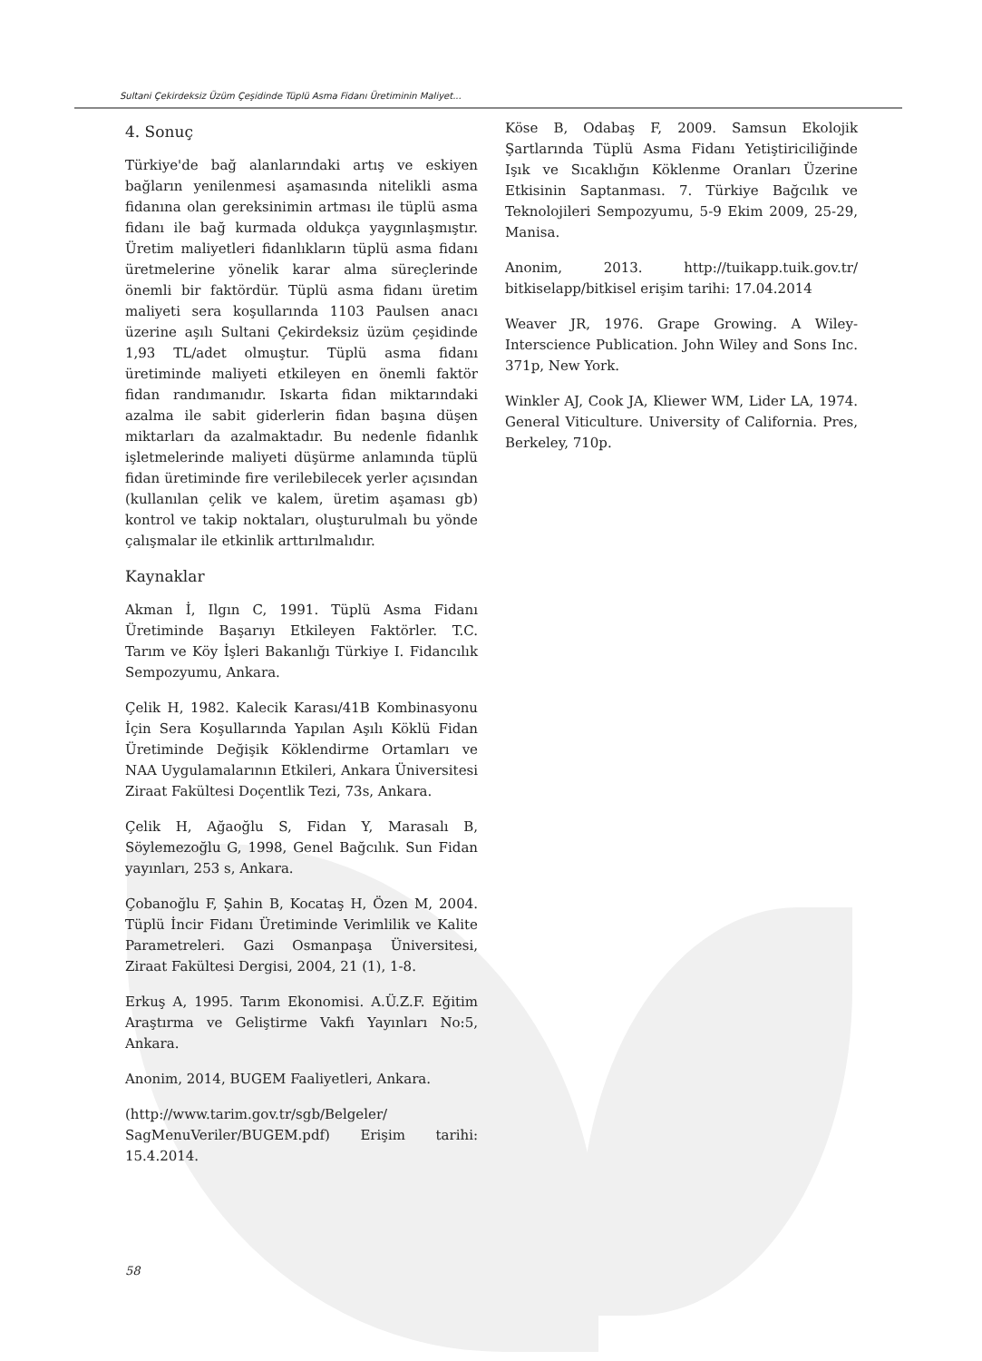Sultani Çekirdeksiz Üzüm Çeşidinde Tüplü Asma Fidanı Üretiminin Maliyet...
4. Sonuç
Türkiye'de bağ alanlarındaki artış ve eskiyen bağların yenilenmesi aşamasında nitelikli asma fidanına olan gereksinimin artması ile tüplü asma fidanı ile bağ kurmada oldukça yaygınlaşmıştır. Üretim maliyetleri fidanlıkların tüplü asma fidanı üretmelerine yönelik karar alma süreçlerinde önemli bir faktördür. Tüplü asma fidanı üretim maliyeti sera koşullarında 1103 Paulsen anacı üzerine aşılı Sultani Çekirdeksiz üzüm çeşidinde 1,93 TL/adet olmuştur. Tüplü asma fidanı üretiminde maliyeti etkileyen en önemli faktör fidan randımanıdır. Iskarta fidan miktarındaki azalma ile sabit giderlerin fidan başına düşen miktarları da azalmaktadır. Bu nedenle fidanlık işletmelerinde maliyeti düşürme anlamında tüplü fidan üretiminde fire verilebilecek yerler açısından (kullanılan çelik ve kalem, üretim aşaması gb) kontrol ve takip noktaları, oluşturulmalı bu yönde çalışmalar ile etkinlik arttırılmalıdır.
Kaynaklar
Akman İ, Ilgın C, 1991. Tüplü Asma Fidanı Üretiminde Başarıyı Etkileyen Faktörler. T.C. Tarım ve Köy İşleri Bakanlığı Türkiye I. Fidancılık Sempozyumu, Ankara.
Çelik H, 1982. Kalecik Karası/41B Kombinasyonu İçin Sera Koşullarında Yapılan Aşılı Köklü Fidan Üretiminde Değişik Köklendirme Ortamları ve NAA Uygulamalarının Etkileri, Ankara Üniversitesi Ziraat Fakültesi Doçentlik Tezi, 73s, Ankara.
Çelik H, Ağaoğlu S, Fidan Y, Marasalı B, Söylemezoğlu G, 1998, Genel Bağcılık. Sun Fidan yayınları, 253 s, Ankara.
Çobanoğlu F, Şahin B, Kocataş H, Özen M, 2004. Tüplü İncir Fidanı Üretiminde Verimlilik ve Kalite Parametreleri. Gazi Osmanpaşa Üniversitesi, Ziraat Fakültesi Dergisi, 2004, 21 (1), 1-8.
Erkuş A, 1995. Tarım Ekonomisi. A.Ü.Z.F. Eğitim Araştırma ve Geliştirme Vakfı Yayınları No:5, Ankara.
Anonim, 2014, BUGEM Faaliyetleri, Ankara.
(http://www.tarim.gov.tr/sgb/Belgeler/ SagMenuVeriler/BUGEM.pdf) Erişim tarihi: 15.4.2014.
Köse B, Odabaş F, 2009. Samsun Ekolojik Şartlarında Tüplü Asma Fidanı Yetiştiriciliğinde Işık ve Sıcaklığın Köklenme Oranları Üzerine Etkisinin Saptanması. 7. Türkiye Bağcılık ve Teknolojileri Sempozyumu, 5-9 Ekim 2009, 25-29, Manisa.
Anonim, 2013. http://tuikapp.tuik.gov.tr/ bitkiselapp/bitkisel erişim tarihi: 17.04.2014
Weaver JR, 1976. Grape Growing. A Wiley-Interscience Publication. John Wiley and Sons Inc. 371p, New York.
Winkler AJ, Cook JA, Kliewer WM, Lider LA, 1974. General Viticulture. University of California. Pres, Berkeley, 710p.
58